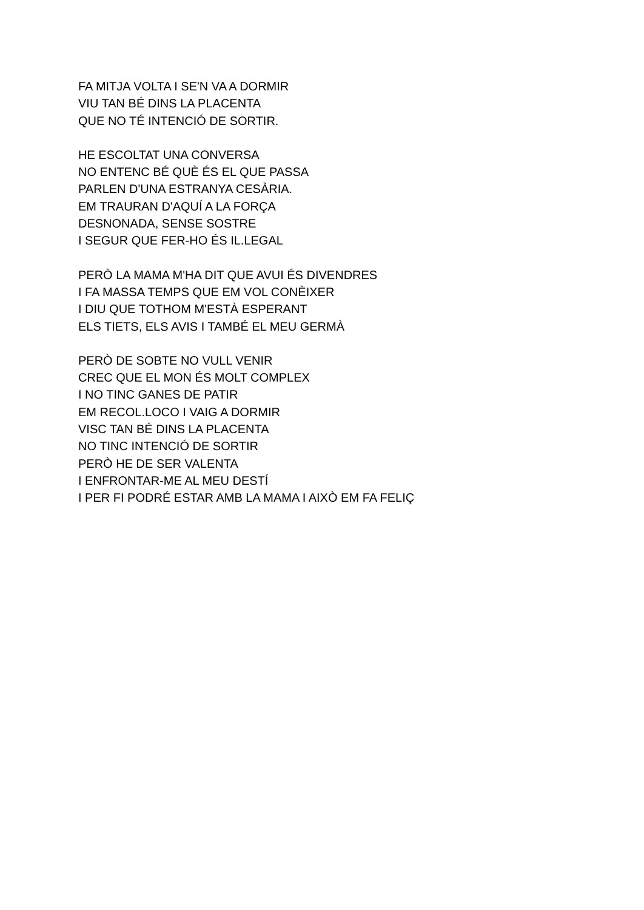FA MITJA VOLTA I SE'N VA A DORMIR
VIU TAN BÉ DINS LA PLACENTA
QUE NO TÉ INTENCIÓ DE SORTIR.
HE ESCOLTAT UNA CONVERSA
NO ENTENC BÉ QUÈ ÉS EL QUE PASSA
PARLEN D'UNA ESTRANYA CESÀRIA.
EM TRAURAN D'AQUÍ A LA FORÇA
DESNONADA, SENSE SOSTRE
I SEGUR QUE FER-HO ÉS IL.LEGAL
PERÒ LA MAMA M'HA DIT QUE AVUI ÉS DIVENDRES
I FA MASSA TEMPS QUE EM VOL CONÈIXER
I DIU QUE TOTHOM M'ESTÀ ESPERANT
ELS TIETS, ELS AVIS I TAMBÉ EL MEU GERMÀ
PERÒ DE SOBTE NO VULL VENIR
CREC QUE EL MON ÉS MOLT COMPLEX
I NO TINC GANES DE PATIR
EM RECOL.LOCO I VAIG A DORMIR
VISC TAN BÉ DINS LA PLACENTA
NO TINC INTENCIÓ DE SORTIR
PERÒ HE DE SER VALENTA
I ENFRONTAR-ME AL MEU DESTÍ
I PER FI PODRÉ ESTAR AMB LA MAMA I AIXÒ EM FA FELIÇ